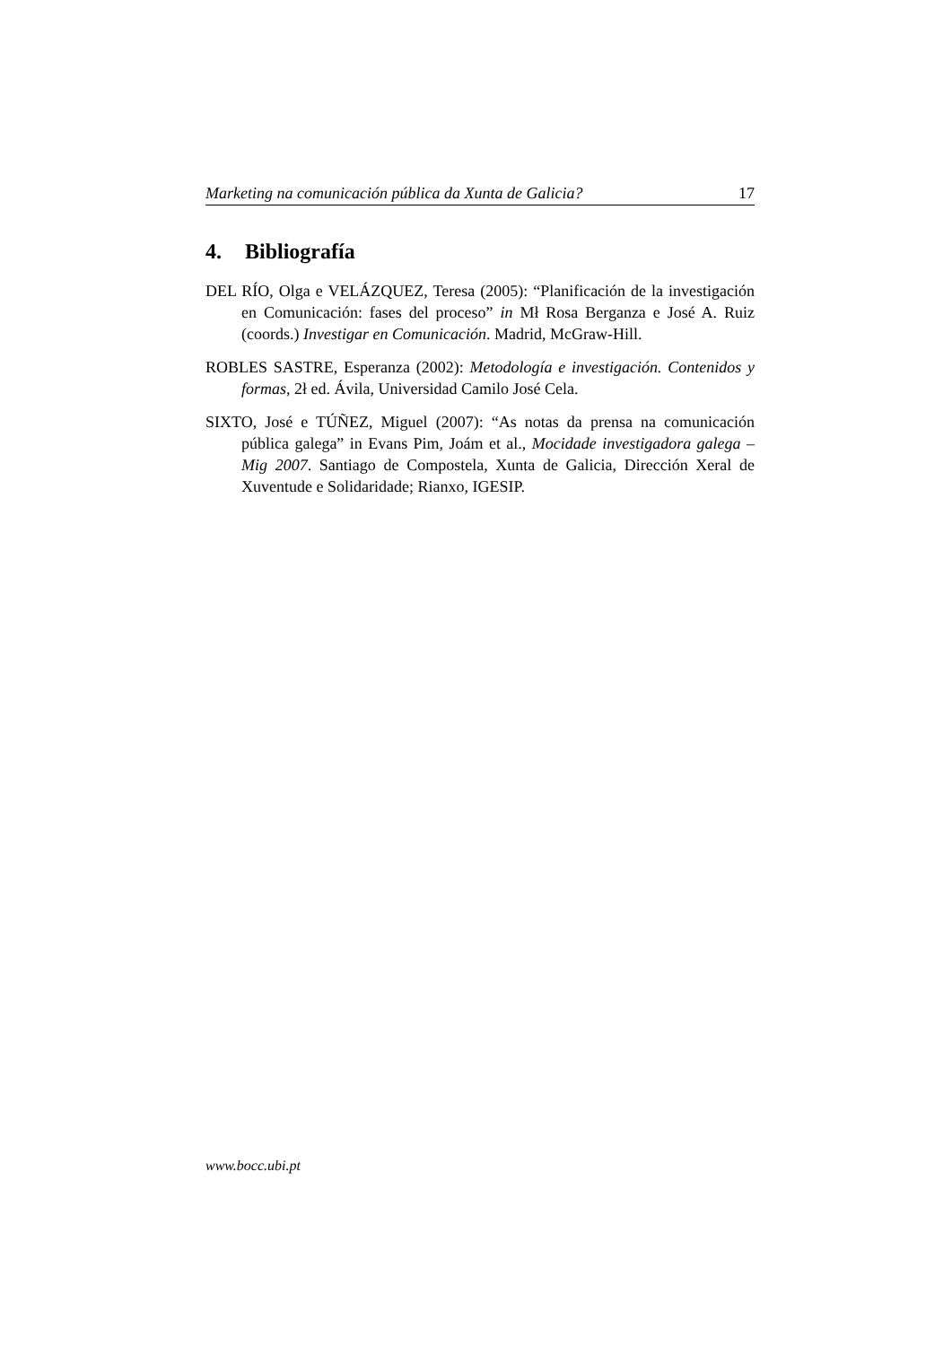Marketing na comunicación pública da Xunta de Galicia? 17
4. Bibliografía
DEL RÍO, Olga e VELÁZQUEZ, Teresa (2005): “Planificación de la investigación en Comunicación: fases del proceso” in Mł Rosa Berganza e José A. Ruiz (coords.) Investigar en Comunicación. Madrid, McGraw-Hill.
ROBLES SASTRE, Esperanza (2002): Metodología e investigación. Contenidos y formas, 2ł ed. Ávila, Universidad Camilo José Cela.
SIXTO, José e TÚÑEZ, Miguel (2007): “As notas da prensa na comunicación pública galega” in Evans Pim, Joám et al., Mocidade investigadora galega – Mig 2007. Santiago de Compostela, Xunta de Galicia, Dirección Xeral de Xuventude e Solidaridade; Rianxo, IGESIP.
www.bocc.ubi.pt